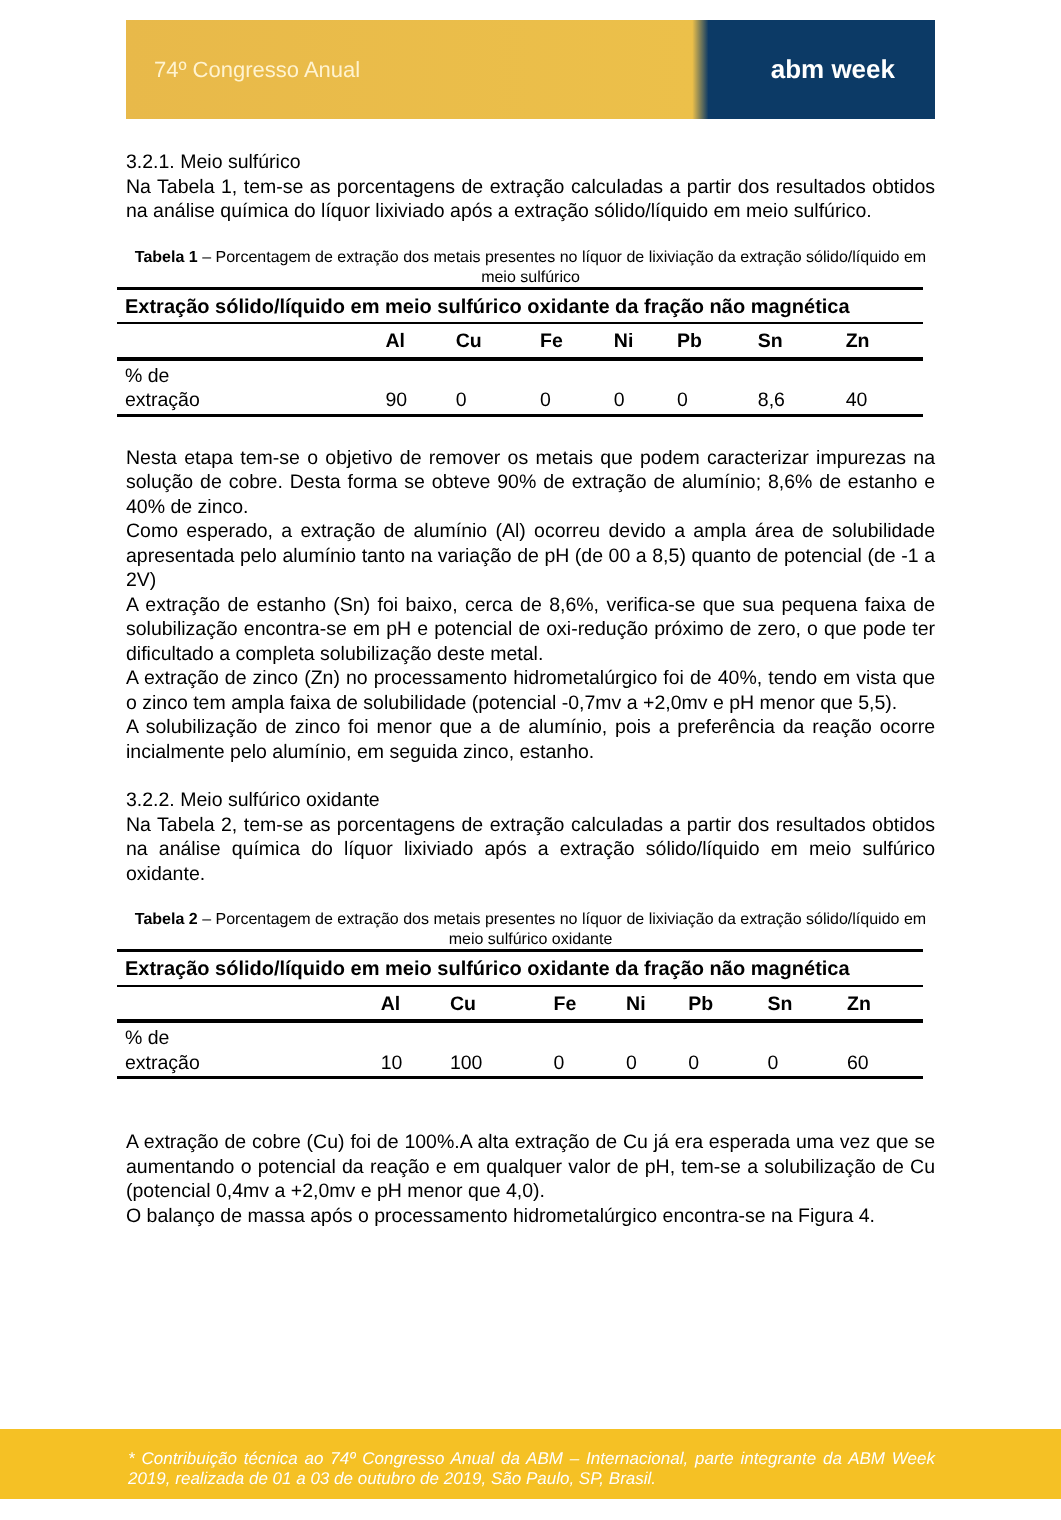74º Congresso Anual abm week
3.2.1. Meio sulfúrico
Na Tabela 1, tem-se as porcentagens de extração calculadas a partir dos resultados obtidos na análise química do líquor lixiviado após a extração sólido/líquido em meio sulfúrico.
Tabela 1 – Porcentagem de extração dos metais presentes no líquor de lixiviação da extração sólido/líquido em meio sulfúrico
| Extração sólido/líquido em meio sulfúrico oxidante da fração não magnética | | | | | | | |
| --- | --- | --- | --- | --- | --- | --- | --- |
| | Al | Cu | Fe | Ni | Pb | Sn | Zn |
| % de extração | 90 | 0 | 0 | 0 | 0 | 8,6 | 40 |
Nesta etapa tem-se o objetivo de remover os metais que podem caracterizar impurezas na solução de cobre. Desta forma se obteve 90% de extração de alumínio; 8,6% de estanho e 40% de zinco.
Como esperado, a extração de alumínio (Al) ocorreu devido a ampla área de solubilidade apresentada pelo alumínio tanto na variação de pH (de 00 a 8,5) quanto de potencial (de -1 a 2V)
A extração de estanho (Sn) foi baixo, cerca de 8,6%, verifica-se que sua pequena faixa de solubilização encontra-se em pH e potencial de oxi-redução próximo de zero, o que pode ter dificultado a completa solubilização deste metal.
A extração de zinco (Zn) no processamento hidrometalúrgico foi de 40%, tendo em vista que o zinco tem ampla faixa de solubilidade (potencial -0,7mv a +2,0mv e pH menor que 5,5).
A solubilização de zinco foi menor que a de alumínio, pois a preferência da reação ocorre incialmente pelo alumínio, em seguida zinco, estanho.
3.2.2. Meio sulfúrico oxidante
Na Tabela 2, tem-se as porcentagens de extração calculadas a partir dos resultados obtidos na análise química do líquor lixiviado após a extração sólido/líquido em meio sulfúrico oxidante.
Tabela 2 – Porcentagem de extração dos metais presentes no líquor de lixiviação da extração sólido/líquido em meio sulfúrico oxidante
| Extração sólido/líquido em meio sulfúrico oxidante da fração não magnética | | | | | | | |
| --- | --- | --- | --- | --- | --- | --- | --- |
| | Al | Cu | Fe | Ni | Pb | Sn | Zn |
| % de extração | 10 | 100 | 0 | 0 | 0 | 0 | 60 |
A extração de cobre (Cu) foi de 100%.A alta extração de Cu já era esperada uma vez que se aumentando o potencial da reação e em qualquer valor de pH, tem-se a solubilização de Cu (potencial 0,4mv a +2,0mv e pH menor que 4,0).
O balanço de massa após o processamento hidrometalúrgico encontra-se na Figura 4.
* Contribuição técnica ao 74º Congresso Anual da ABM – Internacional, parte integrante da ABM Week 2019, realizada de 01 a 03 de outubro de 2019, São Paulo, SP, Brasil.